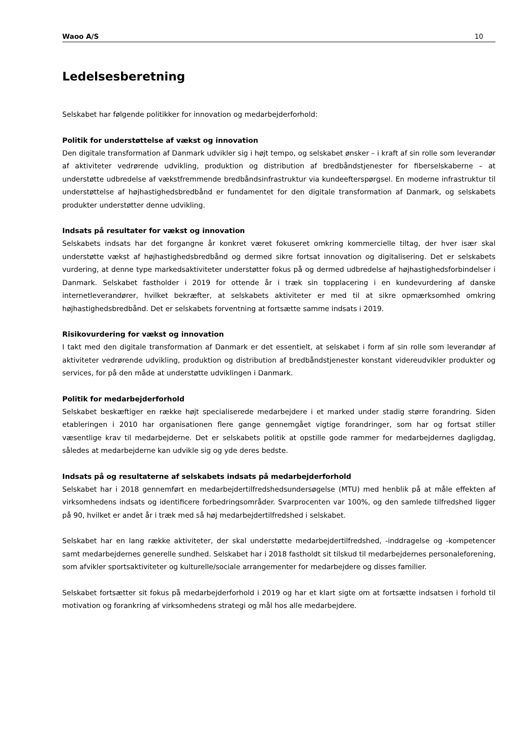Waoo A/S 10
Ledelsesberetning
Selskabet har følgende politikker for innovation og medarbejderforhold:
Politik for understøttelse af vækst og innovation
Den digitale transformation af Danmark udvikler sig i højt tempo, og selskabet ønsker – i kraft af sin rolle som leverandør af aktiviteter vedrørende udvikling, produktion og distribution af bredbåndstjenester for fiberselskaberne – at understøtte udbredelse af vækstfremmende bredbåndsinfrastruktur via kundeefterspørgsel. En moderne infrastruktur til understøttelse af højhastighedsbredbånd er fundamentet for den digitale transformation af Danmark, og selskabets produkter understøtter denne udvikling.
Indsats på resultater for vækst og innovation
Selskabets indsats har det forgangne år konkret været fokuseret omkring kommercielle tiltag, der hver især skal understøtte vækst af højhastighedsbredbånd og dermed sikre fortsat innovation og digitalisering. Det er selskabets vurdering, at denne type markedsaktiviteter understøtter fokus på og dermed udbredelse af højhastighedsforbindelser i Danmark. Selskabet fastholder i 2019 for ottende år i træk sin topplacering i en kundevurdering af danske internetleverandører, hvilket bekræfter, at selskabets aktiviteter er med til at sikre opmærksomhed omkring højhastighedsbredbånd. Det er selskabets forventning at fortsætte samme indsats i 2019.
Risikovurdering for vækst og innovation
I takt med den digitale transformation af Danmark er det essentielt, at selskabet i form af sin rolle som leverandør af aktiviteter vedrørende udvikling, produktion og distribution af bredbåndstjenester konstant videreudvikler produkter og services, for på den måde at understøtte udviklingen i Danmark.
Politik for medarbejderforhold
Selskabet beskæftiger en række højt specialiserede medarbejdere i et marked under stadig større forandring. Siden etableringen i 2010 har organisationen flere gange gennemgået vigtige forandringer, som har og fortsat stiller væsentlige krav til medarbejderne. Det er selskabets politik at opstille gode rammer for medarbejdernes dagligdag, således at medarbejderne kan udvikle sig og yde deres bedste.
Indsats på og resultaterne af selskabets indsats på medarbejderforhold
Selskabet har i 2018 gennemført en medarbejdertilfredshedsundersøgelse (MTU) med henblik på at måle effekten af virksomhedens indsats og identificere forbedringsområder. Svarprocenten var 100%, og den samlede tilfredshed ligger på 90, hvilket er andet år i træk med så høj medarbejdertilfredshed i selskabet.
Selskabet har en lang række aktiviteter, der skal understøtte medarbejdertilfredshed, -inddragelse og -kompetencer samt medarbejdernes generelle sundhed. Selskabet har i 2018 fastholdt sit tilskud til medarbejdernes personaleforening, som afvikler sportsaktiviteter og kulturelle/sociale arrangementer for medarbejdere og disses familier.
Selskabet fortsætter sit fokus på medarbejderforhold i 2019 og har et klart sigte om at fortsætte indsatsen i forhold til motivation og forankring af virksomhedens strategi og mål hos alle medarbejdere.